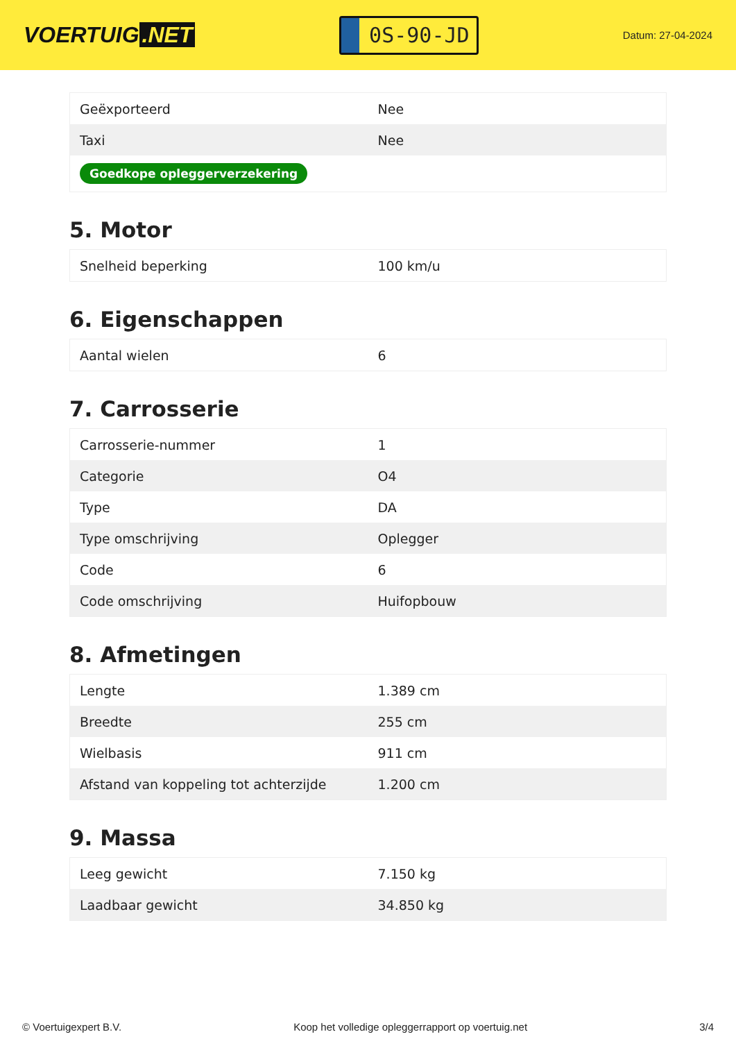VOERTUIG.NET
0S-90-JD
Datum: 27-04-2024
| Geëxporteerd | Nee |
| Taxi | Nee |
| Goedkope opleggerverzekering | |
5. Motor
| Snelheid beperking | 100 km/u |
6. Eigenschappen
| Aantal wielen | 6 |
7. Carrosserie
| Carrosserie-nummer | 1 |
| Categorie | O4 |
| Type | DA |
| Type omschrijving | Oplegger |
| Code | 6 |
| Code omschrijving | Huifopbouw |
8. Afmetingen
| Lengte | 1.389 cm |
| Breedte | 255 cm |
| Wielbasis | 911 cm |
| Afstand van koppeling tot achterzijde | 1.200 cm |
9. Massa
| Leeg gewicht | 7.150 kg |
| Laadbaar gewicht | 34.850 kg |
© Voertuigexpert B.V. Koop het volledige opleggerrapport op voertuig.net 3/4